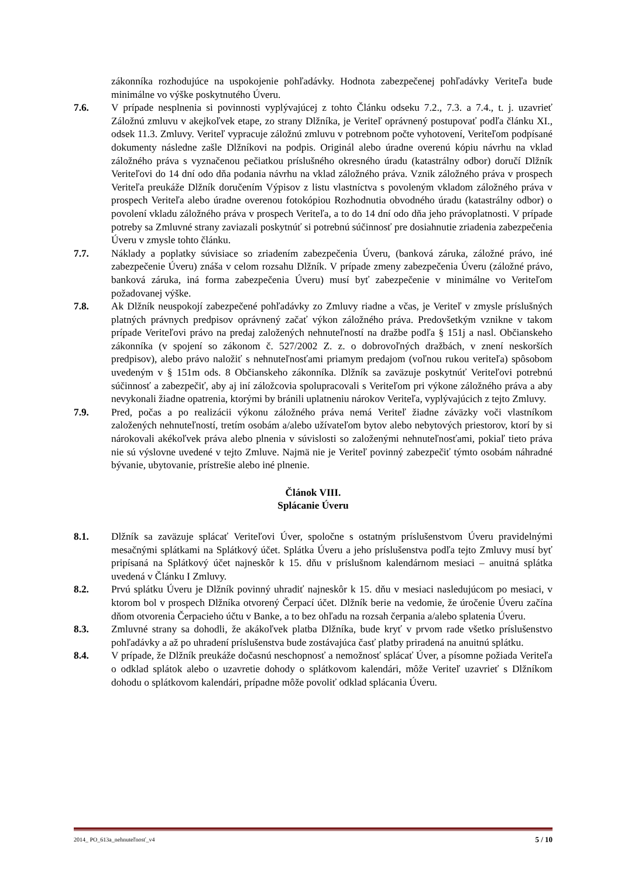zákonníka rozhodujúce na uspokojenie pohľadávky. Hodnota zabezpečenej pohľadávky Veriteľa bude minimálne vo výške poskytnutého Úveru.
7.6. V prípade nesplnenia si povinnosti vyplývajúcej z tohto Článku odseku 7.2., 7.3. a 7.4., t. j. uzavrieť Záložnú zmluvu v akejkoľvek etape, zo strany Dlžníka, je Veriteľ oprávnený postupovať podľa článku XI., odsek 11.3. Zmluvy. Veriteľ vypracuje záložnú zmluvu v potrebnom počte vyhotovení, Veriteľom podpísané dokumenty následne zašle Dlžníkovi na podpis. Originál alebo úradne overenú kópiu návrhu na vklad záložného práva s vyznačenou pečiatkou príslušného okresného úradu (katastrálny odbor) doručí Dlžník Veriteľovi do 14 dní odo dňa podania návrhu na vklad záložného práva. Vznik záložného práva v prospech Veriteľa preukáže Dlžník doručením Výpisov z listu vlastníctva s povoleným vkladom záložného práva v prospech Veriteľa alebo úradne overenou fotokópiou Rozhodnutia obvodného úradu (katastrálny odbor) o povolení vkladu záložného práva v prospech Veriteľa, a to do 14 dní odo dňa jeho právoplatnosti. V prípade potreby sa Zmluvné strany zaviazali poskytnúť si potrebnú súčinnosť pre dosiahnutie zriadenia zabezpečenia Úveru v zmysle tohto článku.
7.7. Náklady a poplatky súvisiace so zriadením zabezpečenia Úveru, (banková záruka, záložné právo, iné zabezpečenie Úveru) znáša v celom rozsahu Dlžník. V prípade zmeny zabezpečenia Úveru (záložné právo, banková záruka, iná forma zabezpečenia Úveru) musí byť zabezpečenie v minimálne vo Veriteľom požadovanej výške.
7.8. Ak Dlžník neuspokojí zabezpečené pohľadávky zo Zmluvy riadne a včas, je Veriteľ v zmysle príslušných platných právnych predpisov oprávnený začať výkon záložného práva. Predovšetkým vznikne v takom prípade Veriteľovi právo na predaj založených nehnuteľností na dražbe podľa § 151j a nasl. Občianskeho zákonníka (v spojení so zákonom č. 527/2002 Z. z. o dobrovoľných dražbách, v znení neskorších predpisov), alebo právo naložiť s nehnuteľnosťami priamym predajom (voľnou rukou veriteľa) spôsobom uvedeným v § 151m ods. 8 Občianskeho zákonníka. Dlžník sa zaväzuje poskytnúť Veriteľovi potrebnú súčinnosť a zabezpečiť, aby aj iní záložcovia spolupracovali s Veriteľom pri výkone záložného práva a aby nevykonali žiadne opatrenia, ktorými by bránili uplatneniu nárokov Veriteľa, vyplývajúcich z tejto Zmluvy.
7.9. Pred, počas a po realizácii výkonu záložného práva nemá Veriteľ žiadne záväzky voči vlastníkom založených nehnuteľností, tretím osobám a/alebo užívateľom bytov alebo nebytových priestorov, ktorí by si nárokovali akékoľvek práva alebo plnenia v súvislosti so založenými nehnuteľnosťami, pokiaľ tieto práva nie sú výslovne uvedené v tejto Zmluve. Najmä nie je Veriteľ povinný zabezpečiť týmto osobám náhradné bývanie, ubytovanie, prístrešie alebo iné plnenie.
Článok VIII.
Splácanie Úveru
8.1. Dlžník sa zaväzuje splácať Veriteľovi Úver, spoločne s ostatným príslušenstvom Úveru pravidelnými mesačnými splátkami na Splátkový účet. Splátka Úveru a jeho príslušenstva podľa tejto Zmluvy musí byť pripísaná na Splátkový účet najneskôr k 15. dňu v príslušnom kalendárnom mesiaci – anuitná splátka uvedená v Článku I Zmluvy.
8.2. Prvú splátku Úveru je Dlžník povinný uhradiť najneskôr k 15. dňu v mesiaci nasledujúcom po mesiaci, v ktorom bol v prospech Dlžníka otvorený Čerpací účet. Dlžník berie na vedomie, že úročenie Úveru začína dňom otvorenia Čerpacieho účtu v Banke, a to bez ohľadu na rozsah čerpania a/alebo splatenia Úveru.
8.3. Zmluvné strany sa dohodli, že akákoľvek platba Dlžníka, bude kryť v prvom rade všetko príslušenstvo pohľadávky a až po uhradení príslušenstva bude zostávajúca časť platby priradená na anuitnú splátku.
8.4. V prípade, že Dlžník preukáže dočasnú neschopnosť a nemožnosť splácať Úver, a písomne požiada Veriteľa o odklad splátok alebo o uzavretie dohody o splátkovom kalendári, môže Veriteľ uzavrieť s Dlžníkom dohodu o splátkovom kalendári, prípadne môže povoliť odklad splácania Úveru.
2014_ PO_613a_nehnuteľnosť_v4 5 / 10